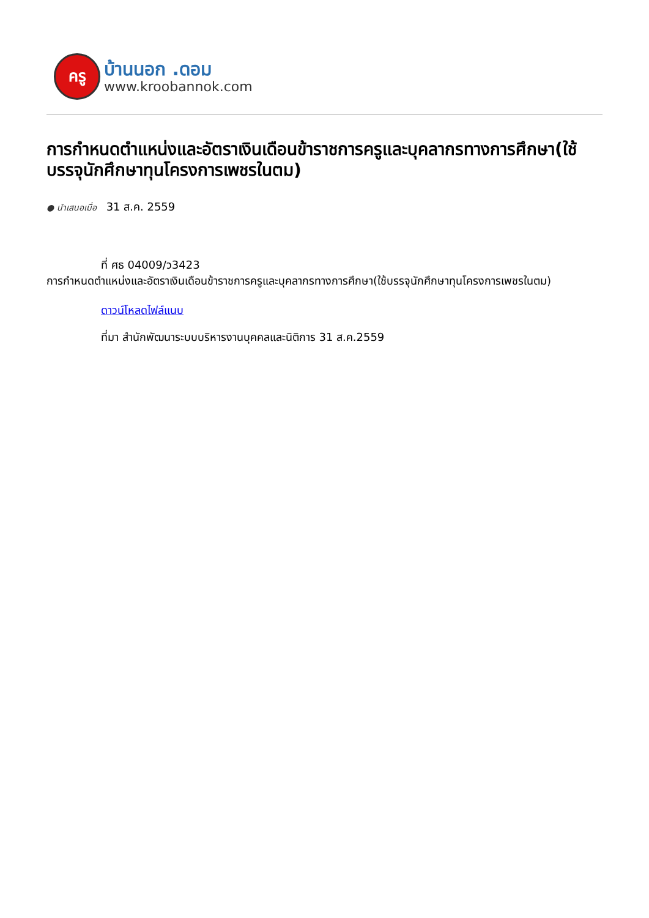ครู
บ้านนอก .ดอม
www.kroobannok.com
การกำหนดตำแหน่งและอัตราเงินเดือนข้าราชการครูและบุคลากรทางการศึกษา(ใช้บรรจุนักศึกษาทุนโครงการเพชรในตม)
● นำเสนอเมื่อ 31 ส.ค. 2559
ที่ ศธ 04009/ว3423
การกำหนดตำแหน่งและอัตราเงินเดือนข้าราชการครูและบุคลากรทางการศึกษา(ใช้บรรจุนักศึกษาทุนโครงการเพชรในตม)
ดาวน์โหลดไฟล์แนบ
ที่มา สำนักพัฒนาระบบบริหารงานบุคคลและนิติการ 31 ส.ค.2559